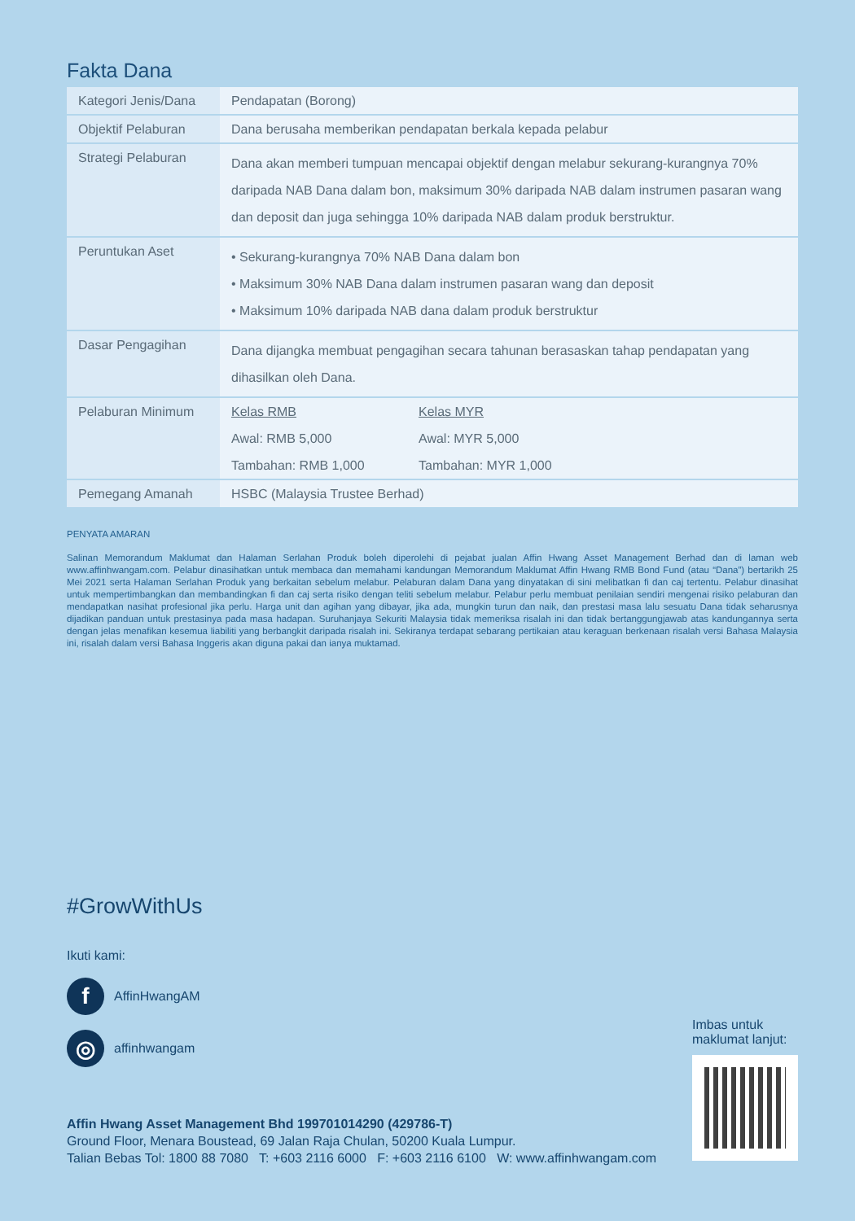Fakta Dana
| Kategori Jenis/Dana | Pendapatan (Borong) |
| Objektif Pelaburan | Dana berusaha memberikan pendapatan berkala kepada pelabur |
| Strategi Pelaburan | Dana akan memberi tumpuan mencapai objektif dengan melabur sekurang-kurangnya 70% daripada NAB Dana dalam bon, maksimum 30% daripada NAB dalam instrumen pasaran wang dan deposit dan juga sehingga 10% daripada NAB dalam produk berstruktur. |
| Peruntukan Aset | • Sekurang-kurangnya 70% NAB Dana dalam bon • Maksimum 30% NAB Dana dalam instrumen pasaran wang dan deposit • Maksimum 10% daripada NAB dana dalam produk berstruktur |
| Dasar Pengagihan | Dana dijangka membuat pengagihan secara tahunan berasaskan tahap pendapatan yang dihasilkan oleh Dana. |
| Pelaburan Minimum | / Kelas RMB / Kelas MYR / / Awal: RMB 5,000 / Awal: MYR 5,000 / / Tambahan: RMB 1,000 / Tambahan: MYR 1,000 / |
| Pemegang Amanah | HSBC (Malaysia Trustee Berhad) |
PENYATA AMARAN
Salinan Memorandum Maklumat dan Halaman Serlahan Produk boleh diperolehi di pejabat jualan Affin Hwang Asset Management Berhad dan di laman web www.affinhwangam.com. Pelabur dinasihatkan untuk membaca dan memahami kandungan Memorandum Maklumat Affin Hwang RMB Bond Fund (atau “Dana”) bertarikh 25 Mei 2021 serta Halaman Serlahan Produk yang berkaitan sebelum melabur. Pelaburan dalam Dana yang dinyatakan di sini melibatkan fi dan caj tertentu. Pelabur dinasihat untuk mempertimbangkan dan membandingkan fi dan caj serta risiko dengan teliti sebelum melabur. Pelabur perlu membuat penilaian sendiri mengenai risiko pelaburan dan mendapatkan nasihat profesional jika perlu. Harga unit dan agihan yang dibayar, jika ada, mungkin turun dan naik, dan prestasi masa lalu sesuatu Dana tidak seharusnya dijadikan panduan untuk prestasinya pada masa hadapan. Suruhanjaya Sekuriti Malaysia tidak memeriksa risalah ini dan tidak bertanggungjawab atas kandungannya serta dengan jelas menafikan kesemua liabiliti yang berbangkit daripada risalah ini. Sekiranya terdapat sebarang pertikaian atau keraguan berkenaan risalah versi Bahasa Malaysia ini, risalah dalam versi Bahasa Inggeris akan diguna pakai dan ianya muktamad.
#GrowWithUs
Ikuti kami:
f
AffinHwangAM
◎
affinhwangam
Imbas untuk
maklumat lanjut:
Affin Hwang Asset Management Bhd 199701014290 (429786-T)
Ground Floor, Menara Boustead, 69 Jalan Raja Chulan, 50200 Kuala Lumpur.
Talian Bebas Tol: 1800 88 7080 T: +603 2116 6000 F: +603 2116 6100 W: www.affinhwangam.com